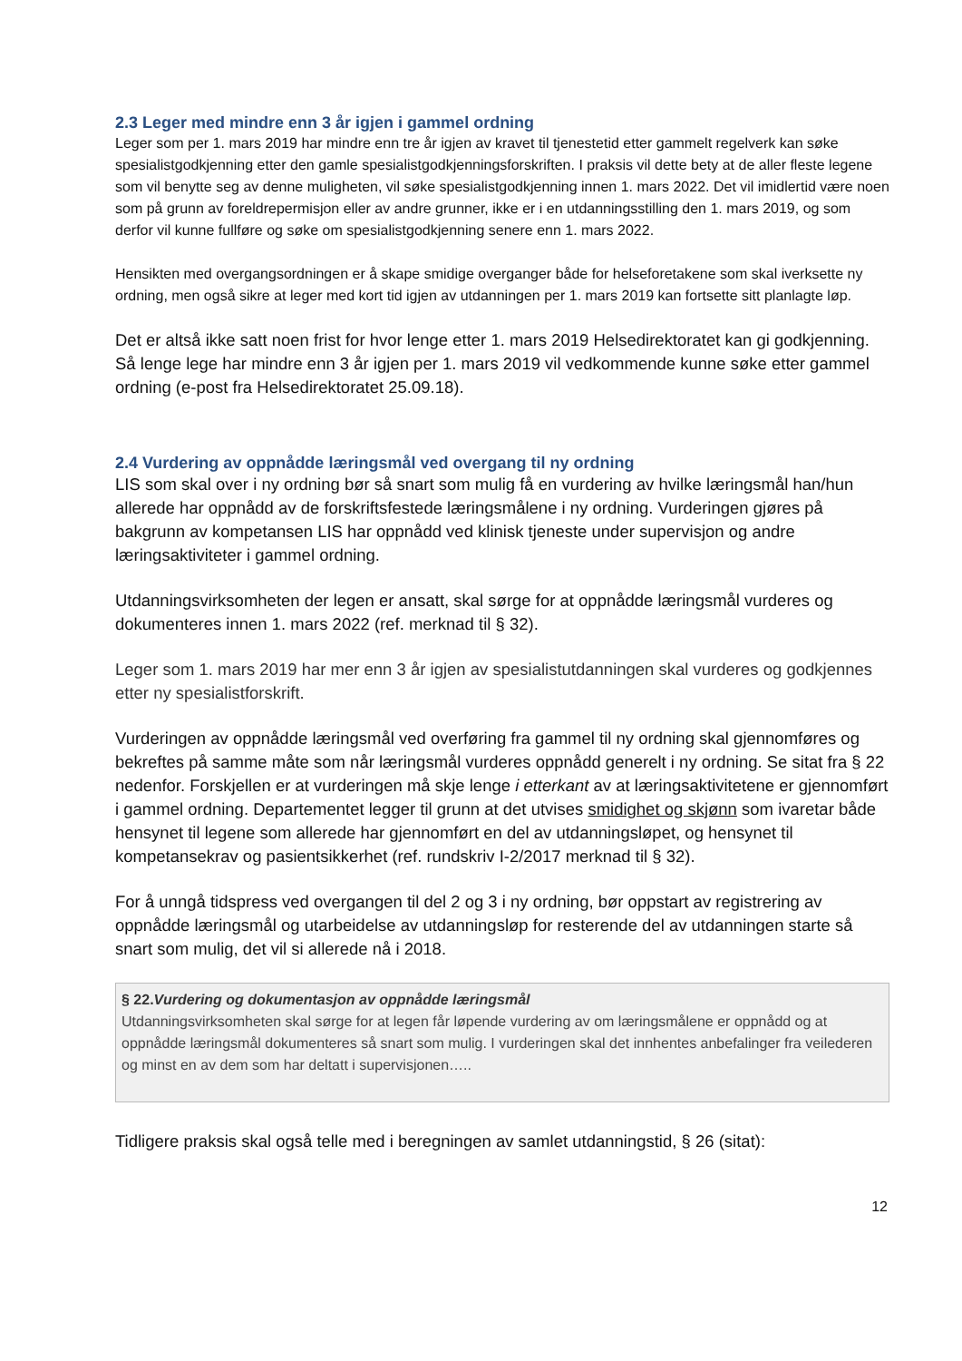2.3 Leger med mindre enn 3 år igjen i gammel ordning
Leger som per 1. mars 2019 har mindre enn tre år igjen av kravet til tjenestetid etter gammelt regelverk kan søke spesialistgodkjenning etter den gamle spesialistgodkjenningsforskriften. I praksis vil dette bety at de aller fleste legene som vil benytte seg av denne muligheten, vil søke spesialistgodkjenning innen 1. mars 2022. Det vil imidlertid være noen som på grunn av foreldrepermisjon eller av andre grunner, ikke er i en utdanningsstilling den 1. mars 2019, og som derfor vil kunne fullføre og søke om spesialistgodkjenning senere enn 1. mars 2022.
Hensikten med overgangsordningen er å skape smidige overganger både for helseforetakene som skal iverksette ny ordning, men også sikre at leger med kort tid igjen av utdanningen per 1. mars 2019 kan fortsette sitt planlagte løp.
Det er altså ikke satt noen frist for hvor lenge etter 1. mars 2019 Helsedirektoratet kan gi godkjenning. Så lenge lege har mindre enn 3 år igjen per 1. mars 2019 vil vedkommende kunne søke etter gammel ordning (e-post fra Helsedirektoratet 25.09.18).
2.4 Vurdering av oppnådde læringsmål ved overgang til ny ordning
LIS som skal over i ny ordning bør så snart som mulig få en vurdering av hvilke læringsmål han/hun allerede har oppnådd av de forskriftsfestede læringsmålene i ny ordning. Vurderingen gjøres på bakgrunn av kompetansen LIS har oppnådd ved klinisk tjeneste under supervisjon og andre læringsaktiviteter i gammel ordning.
Utdanningsvirksomheten der legen er ansatt, skal sørge for at oppnådde læringsmål vurderes og dokumenteres innen 1. mars 2022 (ref. merknad til § 32).
Leger som 1. mars 2019 har mer enn 3 år igjen av spesialistutdanningen skal vurderes og godkjennes etter ny spesialistforskrift.
Vurderingen av oppnådde læringsmål ved overføring fra gammel til ny ordning skal gjennomføres og bekreftes på samme måte som når læringsmål vurderes oppnådd generelt i ny ordning. Se sitat fra § 22 nedenfor. Forskjellen er at vurderingen må skje lenge i etterkant av at læringsaktivitetene er gjennomført i gammel ordning. Departementet legger til grunn at det utvises smidighet og skjønn som ivaretar både hensynet til legene som allerede har gjennomført en del av utdanningsløpet, og hensynet til kompetansekrav og pasientsikkerhet (ref. rundskriv I-2/2017 merknad til § 32).
For å unngå tidspress ved overgangen til del 2 og 3 i ny ordning, bør oppstart av registrering av oppnådde læringsmål og utarbeidelse av utdanningsløp for resterende del av utdanningen starte så snart som mulig, det vil si allerede nå i 2018.
§ 22.Vurdering og dokumentasjon av oppnådde læringsmål
Utdanningsvirksomheten skal sørge for at legen får løpende vurdering av om læringsmålene er oppnådd og at oppnådde læringsmål dokumenteres så snart som mulig. I vurderingen skal det innhentes anbefalinger fra veilederen og minst en av dem som har deltatt i supervisjonen…..
Tidligere praksis skal også telle med i beregningen av samlet utdanningstid, § 26 (sitat):
12